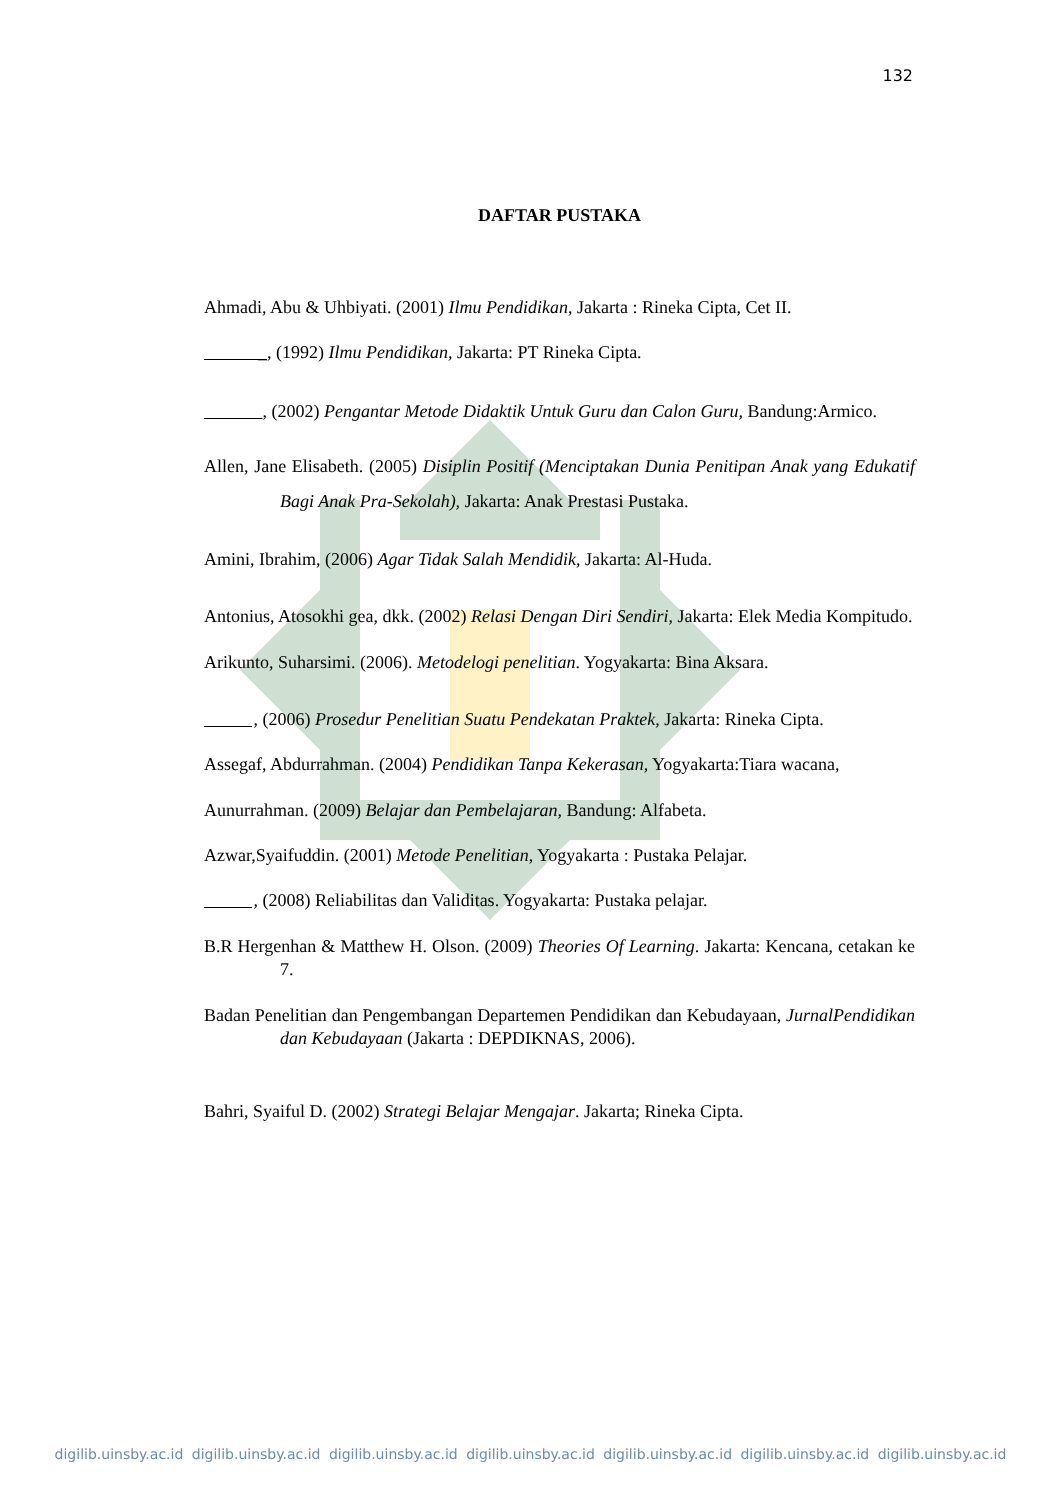132
DAFTAR PUSTAKA
Ahmadi, Abu & Uhbiyati. (2001) Ilmu Pendidikan, Jakarta : Rineka Cipta, Cet II.
_, (1992) Ilmu Pendidikan, Jakarta: PT Rineka Cipta.
, (2002) Pengantar Metode Didaktik Untuk Guru dan Calon Guru, Bandung:Armico.
Allen, Jane Elisabeth. (2005) Disiplin Positif (Menciptakan Dunia Penitipan Anak yang Edukatif Bagi Anak Pra-Sekolah), Jakarta: Anak Prestasi Pustaka.
Amini, Ibrahim, (2006) Agar Tidak Salah Mendidik, Jakarta: Al-Huda.
Antonius, Atosokhi gea, dkk. (2002) Relasi Dengan Diri Sendiri, Jakarta: Elek Media Kompitudo.
Arikunto, Suharsimi. (2006). Metodelogi penelitian. Yogyakarta: Bina Aksara.
, (2006) Prosedur Penelitian Suatu Pendekatan Praktek, Jakarta: Rineka Cipta.
Assegaf, Abdurrahman. (2004) Pendidikan Tanpa Kekerasan, Yogyakarta:Tiara wacana,
Aunurrahman. (2009) Belajar dan Pembelajaran, Bandung: Alfabeta.
Azwar,Syaifuddin. (2001) Metode Penelitian, Yogyakarta : Pustaka Pelajar.
, (2008) Reliabilitas dan Validitas. Yogyakarta: Pustaka pelajar.
B.R Hergenhan & Matthew H. Olson. (2009) Theories Of Learning. Jakarta: Kencana, cetakan ke 7.
Badan Penelitian dan Pengembangan Departemen Pendidikan dan Kebudayaan, JurnalPendidikan dan Kebudayaan (Jakarta : DEPDIKNAS, 2006).
Bahri, Syaiful D. (2002) Strategi Belajar Mengajar. Jakarta; Rineka Cipta.
digilib.uinsby.ac.id digilib.uinsby.ac.id digilib.uinsby.ac.id digilib.uinsby.ac.id digilib.uinsby.ac.id digilib.uinsby.ac.id digilib.uinsby.ac.id